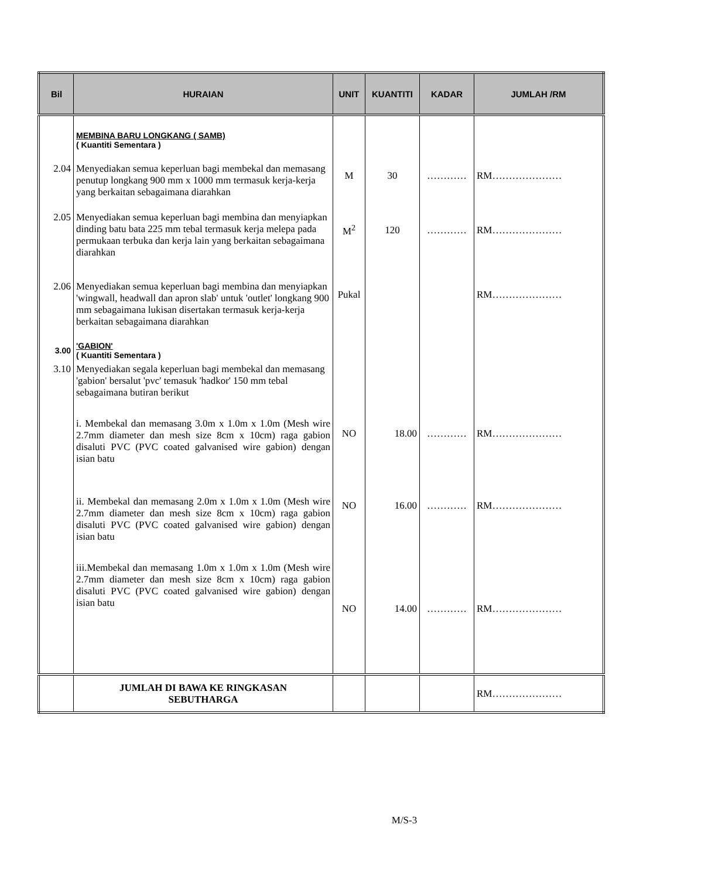| Bil | HURAIAN | UNIT | KUANTITI | KADAR | JUMLAH /RM |
| --- | --- | --- | --- | --- | --- |
| | MEMBINA BARU LONGKANG ( SAMB) ( Kuantiti Sementara ) | | | | |
| 2.04 | Menyediakan semua keperluan bagi membekal dan memasang penutup longkang 900 mm x 1000 mm termasuk kerja-kerja yang berkaitan sebagaimana diarahkan | M | 30 | ………… | RM………………… |
| 2.05 | Menyediakan semua keperluan bagi membina dan menyiapkan dinding batu bata 225 mm tebal termasuk kerja melepa pada permukaan terbuka dan kerja lain yang berkaitan sebagaimana diarahkan | M<sup>2</sup> | 120 | ………… | RM………………… |
| 2.06 | Menyediakan semua keperluan bagi membina dan menyiapkan 'wingwall, headwall dan apron slab' untuk 'outlet' longkang 900 mm sebagaimana lukisan disertakan termasuk kerja-kerja berkaitan sebagaimana diarahkan | Pukal | | | RM………………… |
| 3.00 | 'GABION' ( Kuantiti Sementara ) | | | | |
| 3.10 | Menyediakan segala keperluan bagi membekal dan memasang 'gabion' bersalut 'pvc' temasuk 'hadkor' 150 mm tebal sebagaimana butiran berikut | | | | |
| | i. Membekal dan memasang 3.0m x 1.0m x 1.0m (Mesh wire 2.7mm diameter dan mesh size 8cm x 10cm) raga gabion disaluti PVC (PVC coated galvanised wire gabion) dengan isian batu | NO | 18.00 | ………… | RM………………… |
| | ii. Membekal dan memasang 2.0m x 1.0m x 1.0m (Mesh wire 2.7mm diameter dan mesh size 8cm x 10cm) raga gabion disaluti PVC (PVC coated galvanised wire gabion) dengan isian batu | NO | 16.00 | ………… | RM………………… |
| | iii.Membekal dan memasang 1.0m x 1.0m x 1.0m (Mesh wire 2.7mm diameter dan mesh size 8cm x 10cm) raga gabion disaluti PVC (PVC coated galvanised wire gabion) dengan isian batu | NO | 14.00 | ………… | RM………………… |
| | JUMLAH DI BAWA KE RINGKASAN SEBUTHARGA | | | | RM………………… |
M/S-3